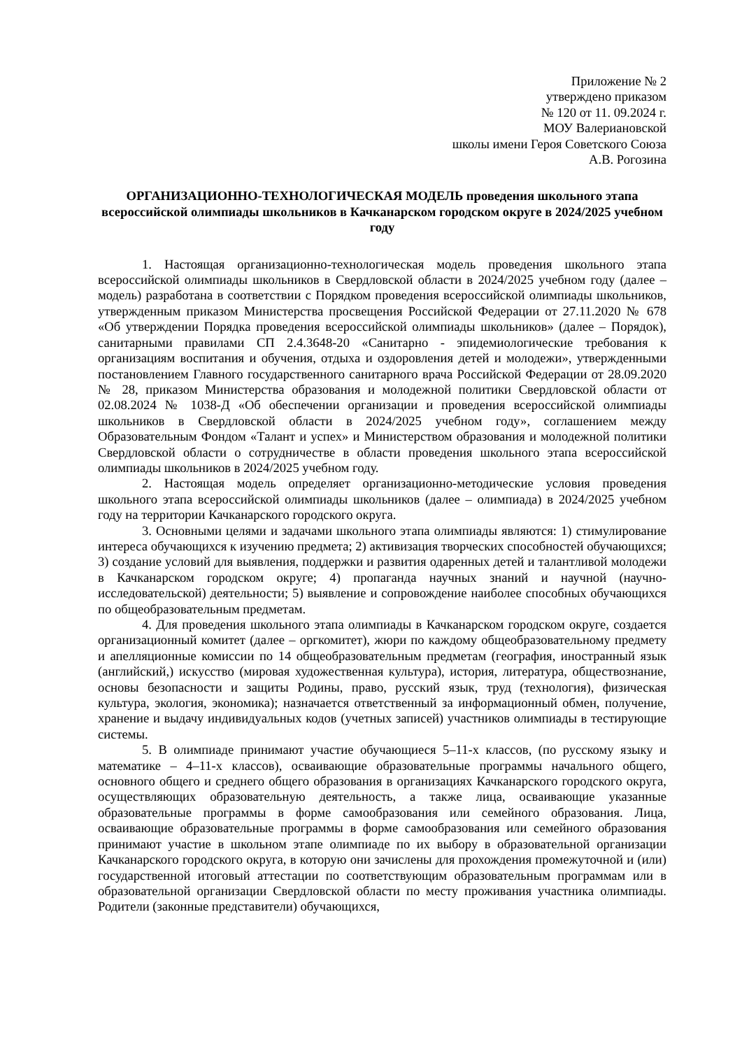Приложение № 2
утверждено приказом
№ 120 от 11. 09.2024 г.
МОУ Валериановской
школы имени Героя Советского Союза
А.В. Рогозина
ОРГАНИЗАЦИОННО-ТЕХНОЛОГИЧЕСКАЯ МОДЕЛЬ проведения школьного этапа всероссийской олимпиады школьников в Качканарском городском округе в 2024/2025 учебном году
1. Настоящая организационно-технологическая модель проведения школьного этапа всероссийской олимпиады школьников в Свердловской области в 2024/2025 учебном году (далее – модель) разработана в соответствии с Порядком проведения всероссийской олимпиады школьников, утвержденным приказом Министерства просвещения Российской Федерации от 27.11.2020 № 678 «Об утверждении Порядка проведения всероссийской олимпиады школьников» (далее – Порядок), санитарными правилами СП 2.4.3648-20 «Санитарно - эпидемиологические требования к организациям воспитания и обучения, отдыха и оздоровления детей и молодежи», утвержденными постановлением Главного государственного санитарного врача Российской Федерации от 28.09.2020 № 28, приказом Министерства образования и молодежной политики Свердловской области от 02.08.2024 № 1038-Д «Об обеспечении организации и проведения всероссийской олимпиады школьников в Свердловской области в 2024/2025 учебном году», соглашением между Образовательным Фондом «Талант и успех» и Министерством образования и молодежной политики Свердловской области о сотрудничестве в области проведения школьного этапа всероссийской олимпиады школьников в 2024/2025 учебном году.
2. Настоящая модель определяет организационно-методические условия проведения школьного этапа всероссийской олимпиады школьников (далее – олимпиада) в 2024/2025 учебном году на территории Качканарского городского округа.
3. Основными целями и задачами школьного этапа олимпиады являются: 1) стимулирование интереса обучающихся к изучению предмета; 2) активизация творческих способностей обучающихся; 3) создание условий для выявления, поддержки и развития одаренных детей и талантливой молодежи в Качканарском городском округе; 4) пропаганда научных знаний и научной (научно-исследовательской) деятельности; 5) выявление и сопровождение наиболее способных обучающихся по общеобразовательным предметам.
4. Для проведения школьного этапа олимпиады в Качканарском городском округе, создается организационный комитет (далее – оргкомитет), жюри по каждому общеобразовательному предмету и апелляционные комиссии по 14 общеобразовательным предметам (география, иностранный язык (английский,) искусство (мировая художественная культура), история, литература, обществознание, основы безопасности и защиты Родины, право, русский язык, труд (технология), физическая культура, экология, экономика); назначается ответственный за информационный обмен, получение, хранение и выдачу индивидуальных кодов (учетных записей) участников олимпиады в тестирующие системы.
5. В олимпиаде принимают участие обучающиеся 5–11-х классов, (по русскому языку и математике – 4–11-х классов), осваивающие образовательные программы начального общего, основного общего и среднего общего образования в организациях Качканарского городского округа, осуществляющих образовательную деятельность, а также лица, осваивающие указанные образовательные программы в форме самообразования или семейного образования. Лица, осваивающие образовательные программы в форме самообразования или семейного образования принимают участие в школьном этапе олимпиаде по их выбору в образовательной организации Качканарского городского округа, в которую они зачислены для прохождения промежуточной и (или) государственной итоговый аттестации по соответствующим образовательным программам или в образовательной организации Свердловской области по месту проживания участника олимпиады. Родители (законные представители) обучающихся,